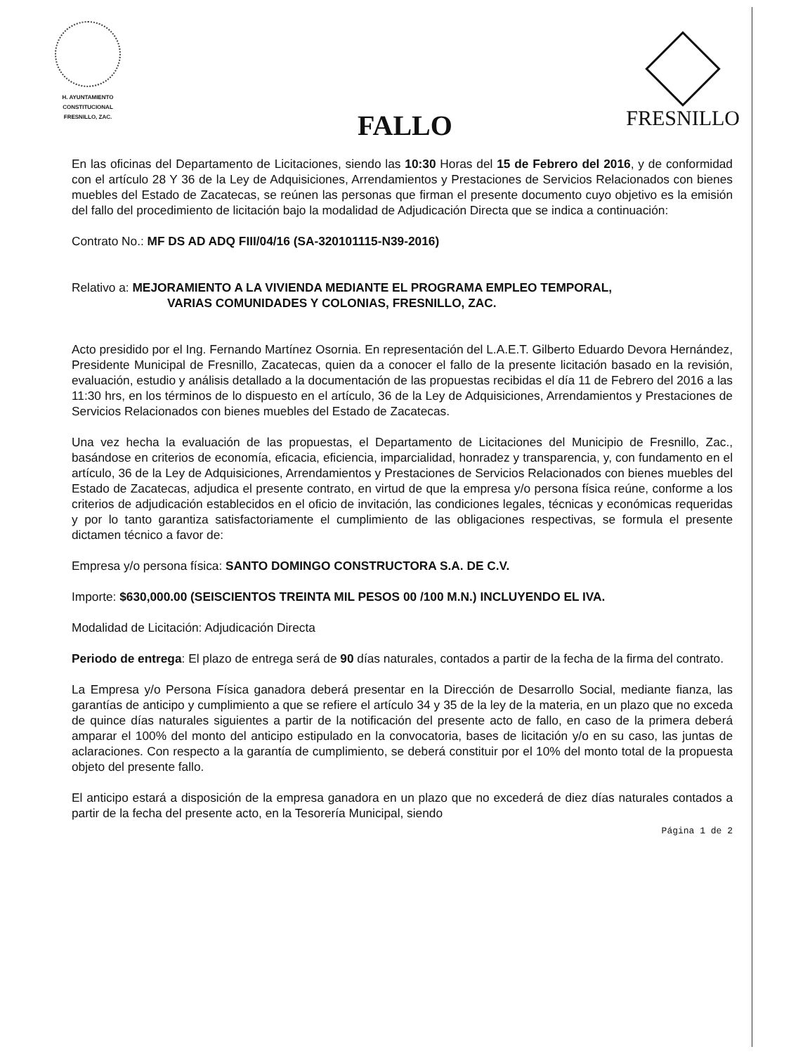H. AYUNTAMIENTO
CONSTITUCIONAL
FRESNILLO, ZAC.
FRESNILLO
FALLO
En las oficinas del Departamento de Licitaciones, siendo las 10:30 Horas del 15 de Febrero del 2016, y de conformidad con el artículo 28 Y 36 de la Ley de Adquisiciones, Arrendamientos y Prestaciones de Servicios Relacionados con bienes muebles del Estado de Zacatecas, se reúnen las personas que firman el presente documento cuyo objetivo es la emisión del fallo del procedimiento de licitación bajo la modalidad de Adjudicación Directa que se indica a continuación:
Contrato No.: MF DS AD ADQ FIII/04/16 (SA-320101115-N39-2016)
Relativo a: MEJORAMIENTO A LA VIVIENDA MEDIANTE EL PROGRAMA EMPLEO TEMPORAL,
VARIAS COMUNIDADES Y COLONIAS, FRESNILLO, ZAC.
Acto presidido por el Ing. Fernando Martínez Osornia. En representación del L.A.E.T. Gilberto Eduardo Devora Hernández, Presidente Municipal de Fresnillo, Zacatecas, quien da a conocer el fallo de la presente licitación basado en la revisión, evaluación, estudio y análisis detallado a la documentación de las propuestas recibidas el día 11 de Febrero del 2016 a las 11:30 hrs, en los términos de lo dispuesto en el artículo, 36 de la Ley de Adquisiciones, Arrendamientos y Prestaciones de Servicios Relacionados con bienes muebles del Estado de Zacatecas.
Una vez hecha la evaluación de las propuestas, el Departamento de Licitaciones del Municipio de Fresnillo, Zac., basándose en criterios de economía, eficacia, eficiencia, imparcialidad, honradez y transparencia, y, con fundamento en el artículo, 36 de la Ley de Adquisiciones, Arrendamientos y Prestaciones de Servicios Relacionados con bienes muebles del Estado de Zacatecas, adjudica el presente contrato, en virtud de que la empresa y/o persona física reúne, conforme a los criterios de adjudicación establecidos en el oficio de invitación, las condiciones legales, técnicas y económicas requeridas y por lo tanto garantiza satisfactoriamente el cumplimiento de las obligaciones respectivas, se formula el presente dictamen técnico a favor de:
Empresa y/o persona física: SANTO DOMINGO CONSTRUCTORA S.A. DE C.V.
Importe: $630,000.00 (SEISCIENTOS TREINTA MIL PESOS 00 /100 M.N.) INCLUYENDO EL IVA.
Modalidad de Licitación: Adjudicación Directa
Periodo de entrega: El plazo de entrega será de 90 días naturales, contados a partir de la fecha de la firma del contrato.
La Empresa y/o Persona Física ganadora deberá presentar en la Dirección de Desarrollo Social, mediante fianza, las garantías de anticipo y cumplimiento a que se refiere el artículo 34 y 35 de la ley de la materia, en un plazo que no exceda de quince días naturales siguientes a partir de la notificación del presente acto de fallo, en caso de la primera deberá amparar el 100% del monto del anticipo estipulado en la convocatoria, bases de licitación y/o en su caso, las juntas de aclaraciones. Con respecto a la garantía de cumplimiento, se deberá constituir por el 10% del monto total de la propuesta objeto del presente fallo.
El anticipo estará a disposición de la empresa ganadora en un plazo que no excederá de diez días naturales contados a partir de la fecha del presente acto, en la Tesorería Municipal, siendo
Página 1 de 2